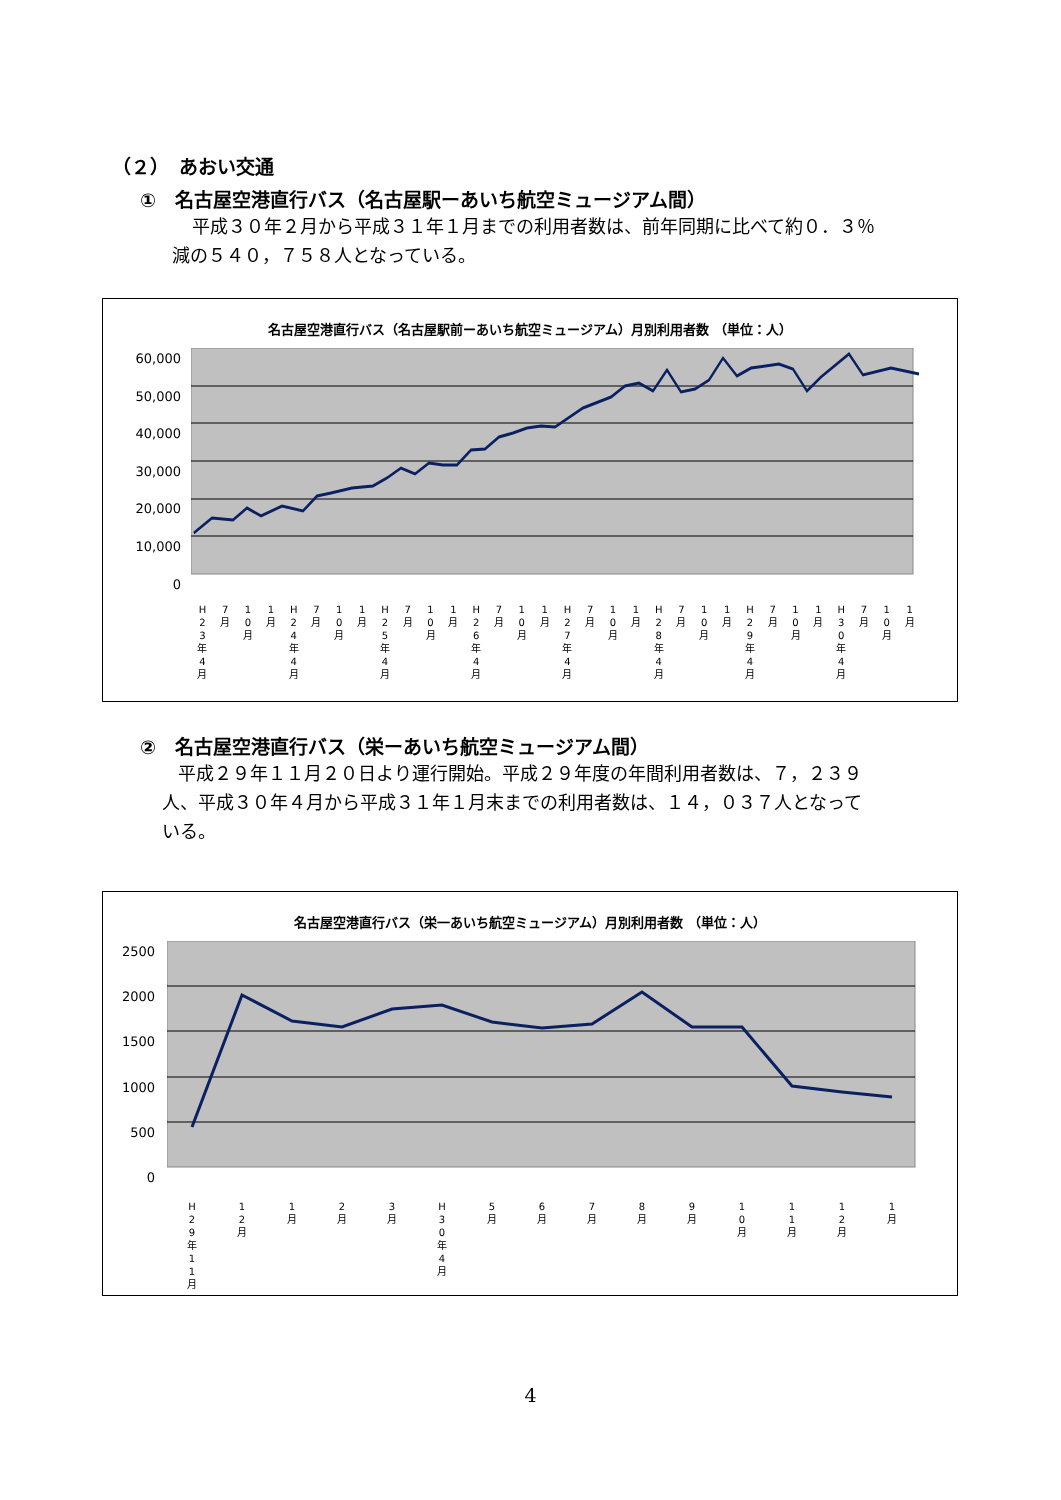（２）　あおい交通
①　名古屋空港直行バス（名古屋駅ーあいち航空ミュージアム間）
平成３０年２月から平成３１年１月までの利用者数は、前年同期に比べて約０．３％
減の５４０，７５８人となっている。
名古屋空港直行バス（名古屋駅前ーあいち航空ミュージアム）月別利用者数 （単位：人）
60,000
50,000
40,000
30,000
20,000
10,000
0
H 2 3 年 4 月 7 月 1 0 月 1 月 H 2 4 年 4 月 7 月 1 0 月 1 月 H 2 5 年 4 月 7 月 1 0 月 1 月 H 2 6 年 4 月 7 月 1 0 月 1 月 H 2 7 年 4 月 7 月 1 0 月 1 月 H 2 8 年 4 月 7 月 1 0 月 1 月 H 2 9 年 4 月 7 月 1 0 月 1 月 H 3 0 年 4 月 7 月 1 0 月 1 月
②　名古屋空港直行バス（栄ーあいち航空ミュージアム間）
平成２９年１１月２０日より運行開始。平成２９年度の年間利用者数は、７，２３９
人、平成３０年４月から平成３１年１月末までの利用者数は、１４，０３７人となって
いる。
名古屋空港直行バス（栄一あいち航空ミュージアム）月別利用者数 （単位：人）
2500
2000
1500
1000
500
0
H 2 9 年 1 1 月 1 2 月 1 月 2 月 3 月 H 3 0 年 4 月 5 月 6 月 7 月 8 月 9 月 1 0 月 1 1 月 1 2 月 1 月
4